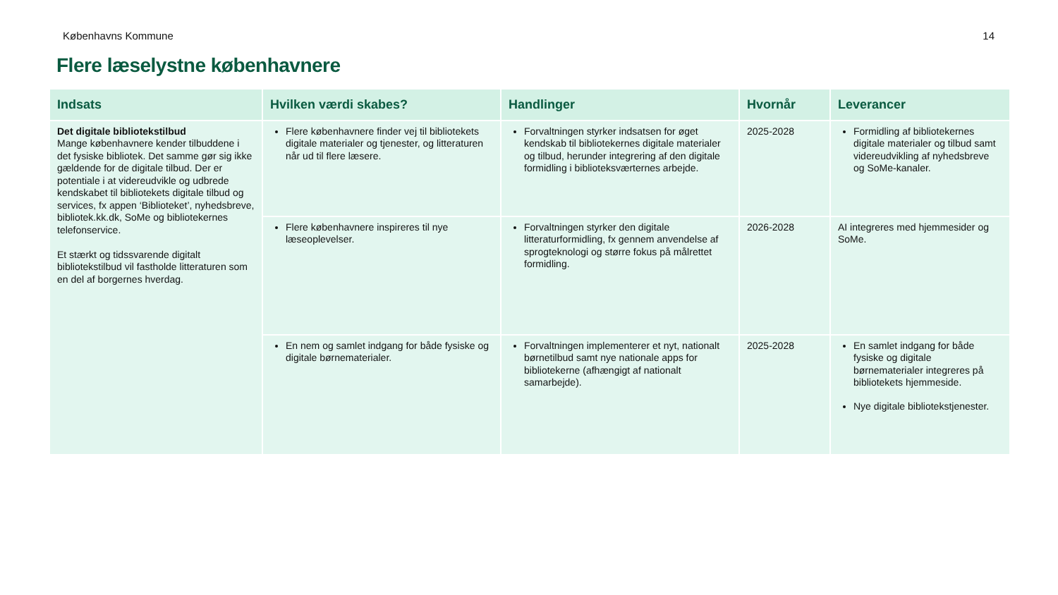Københavns Kommune 14
Flere læselystne københavnere
| Indsats | Hvilken værdi skabes? | Handlinger | Hvornår | Leverancer |
| --- | --- | --- | --- | --- |
| Det digitale bibliotekstilbud Mange københavnere kender tilbuddene i det fysiske bibliotek. Det samme gør sig ikke gældende for de digitale tilbud. Der er potentiale i at videreudvikle og udbrede kendskabet til bibliotekets digitale tilbud og services, fx appen ‘Biblioteket’, nyhedsbreve, bibliotek.kk.dk, SoMe og bibliotekernes telefonservice. Et stærkt og tidssvarende digitalt bibliotekstilbud vil fastholde litteraturen som en del af borgernes hverdag. | Flere københavnere finder vej til bibliotekets digitale materialer og tjenester, og litteraturen når ud til flere læsere. | Forvaltningen styrker indsatsen for øget kendskab til bibliotekernes digitale materialer og tilbud, herunder integrering af den digitale formidling i biblioteksværternes arbejde. | 2025-2028 | Formidling af bibliotekernes digitale materialer og tilbud samt videreudvikling af nyhedsbreve og SoMe-kanaler. |
| | Flere københavnere inspireres til nye læseoplevelser. | Forvaltningen styrker den digitale litteraturformidling, fx gennem anvendelse af sprogteknologi og større fokus på målrettet formidling. | 2026-2028 | AI integreres med hjemmesider og SoMe. |
| | En nem og samlet indgang for både fysiske og digitale børnematerialer. | Forvaltningen implementerer et nyt, nationalt børnetilbud samt nye nationale apps for bibliotekerne (afhængigt af nationalt samarbejde). | 2025-2028 | En samlet indgang for både fysiske og digitale børnematerialer integreres på bibliotekets hjemmeside. Nye digitale bibliotekstjenester. |